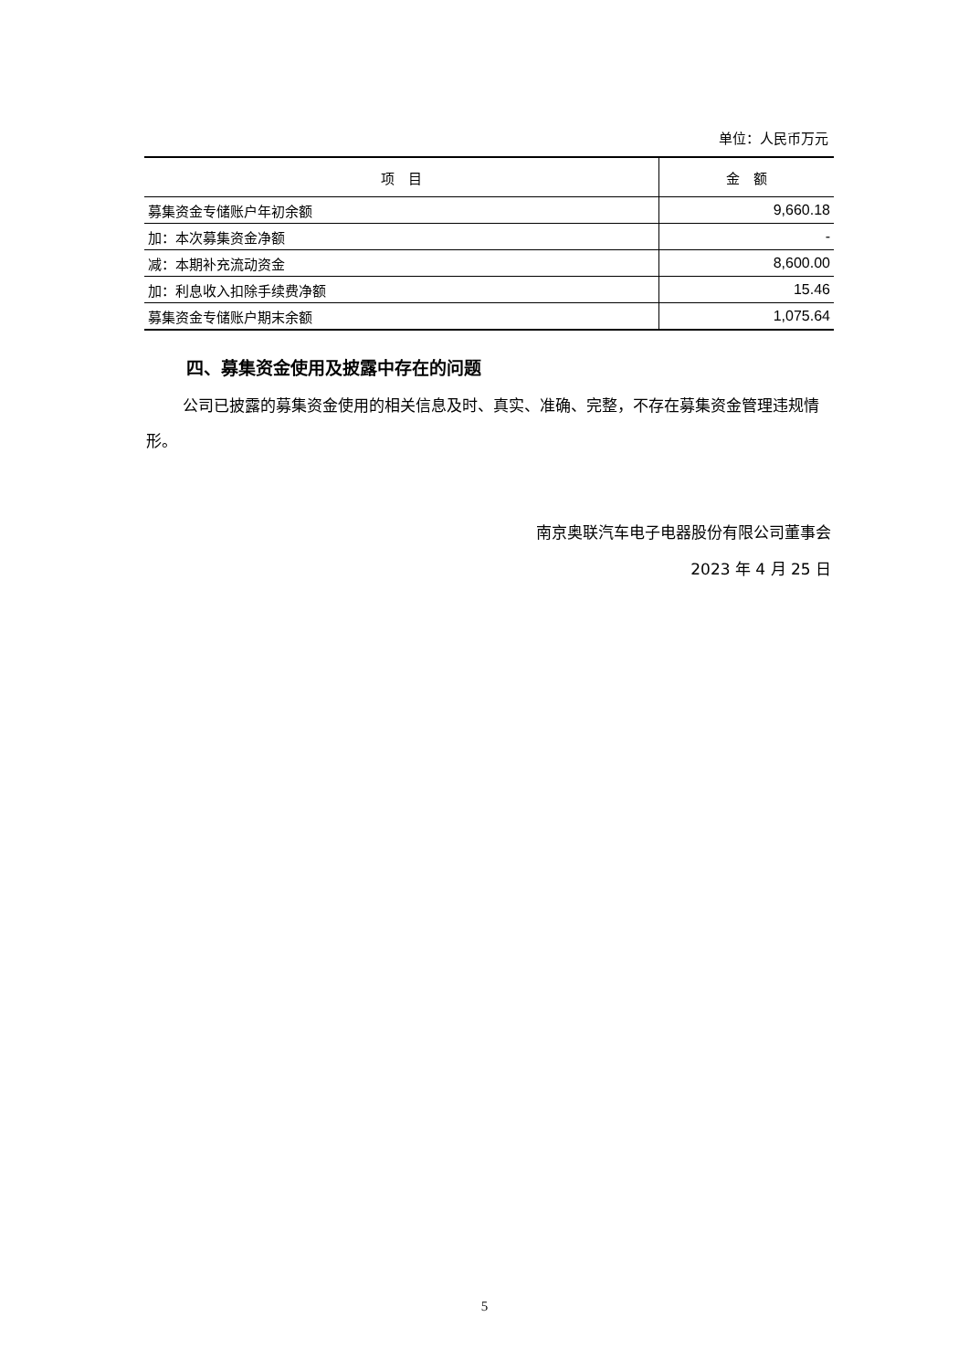单位：人民币万元
| 项 目 | 金 额 |
| --- | --- |
| 募集资金专储账户年初余额 | 9,660.18 |
| 加：本次募集资金净额 | - |
| 减：本期补充流动资金 | 8,600.00 |
| 加：利息收入扣除手续费净额 | 15.46 |
| 募集资金专储账户期末余额 | 1,075.64 |
四、募集资金使用及披露中存在的问题
公司已披露的募集资金使用的相关信息及时、真实、准确、完整，不存在募集资金管理违规情形。
南京奥联汽车电子电器股份有限公司董事会
2023 年 4 月 25 日
5